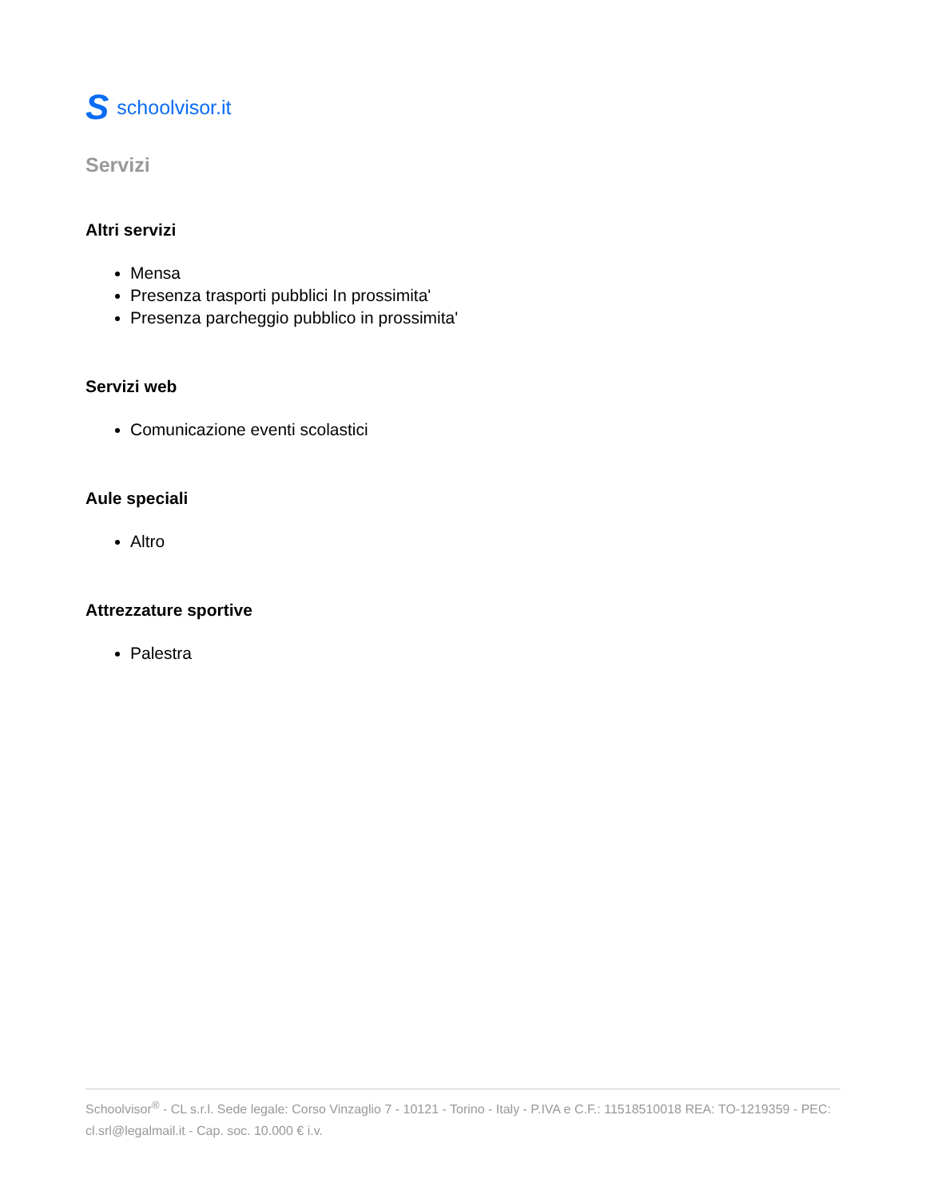Sschoolvisor.it
Servizi
Altri servizi
Mensa
Presenza trasporti pubblici In prossimita'
Presenza parcheggio pubblico in prossimita'
Servizi web
Comunicazione eventi scolastici
Aule speciali
Altro
Attrezzature sportive
Palestra
Schoolvisor<sup>®</sup> - CL s.r.l. Sede legale: Corso Vinzaglio 7 - 10121 - Torino - Italy - P.IVA e C.F.: 11518510018 REA: TO-1219359 - PEC: cl.srl@legalmail.it - Cap. soc. 10.000 € i.v.